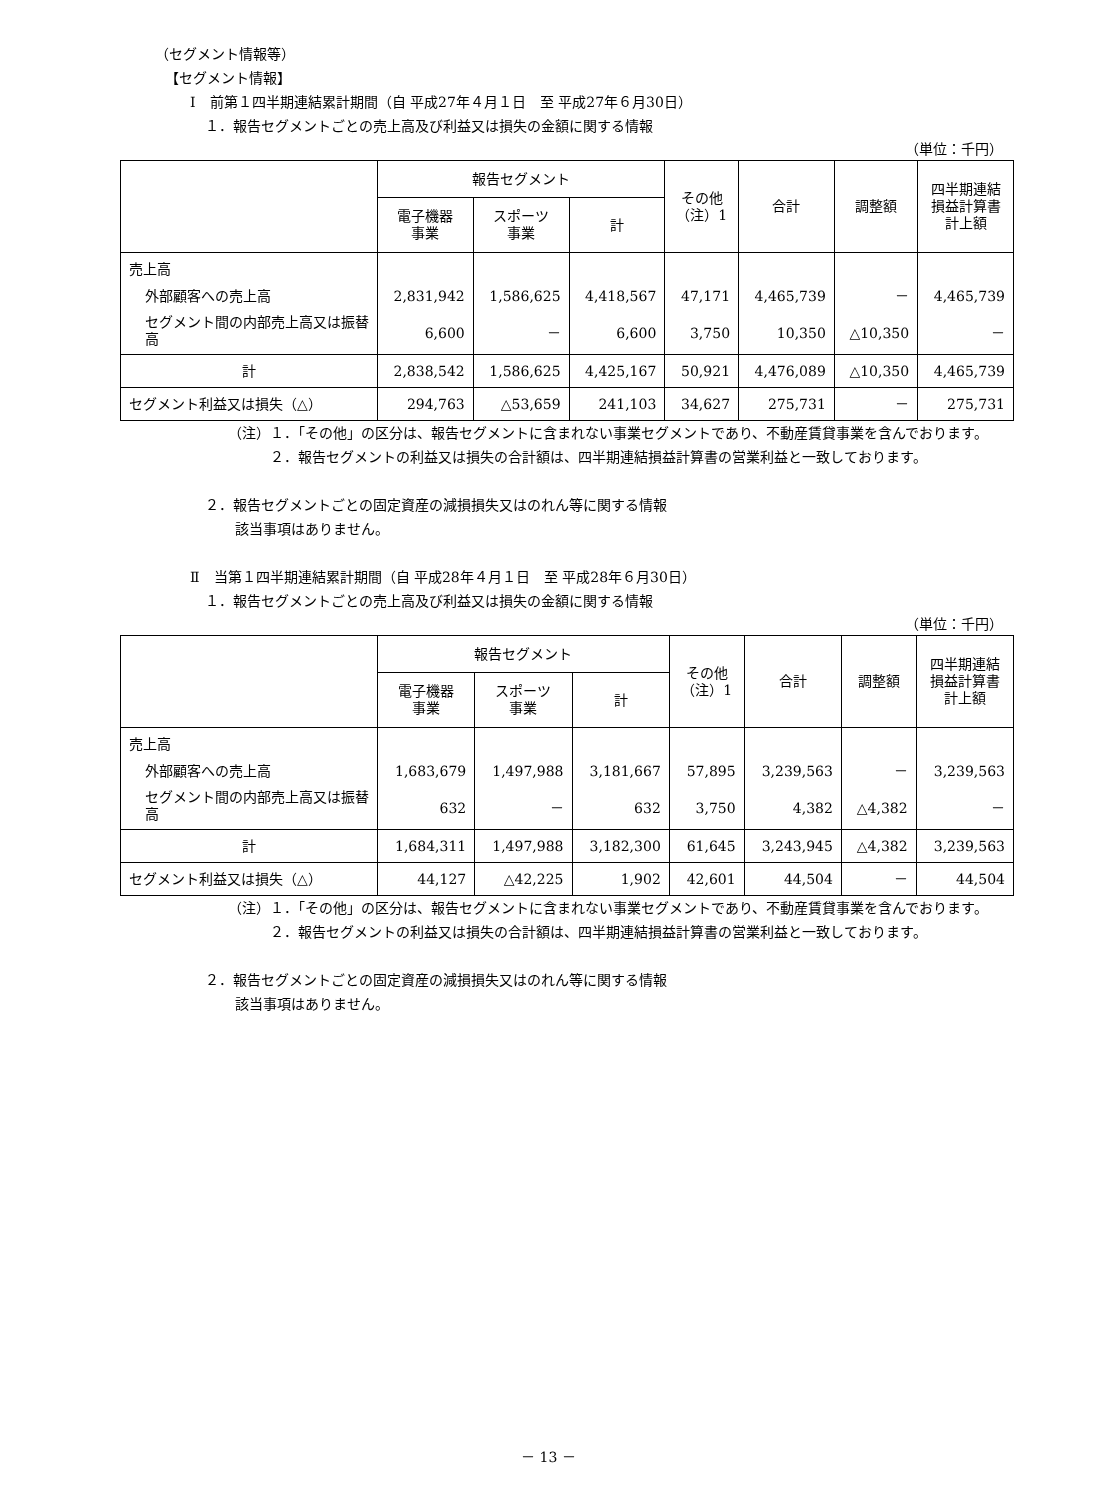（セグメント情報等）
【セグメント情報】
Ⅰ　前第１四半期連結累計期間（自 平成27年４月１日　至 平成27年６月30日）
１．報告セグメントごとの売上高及び利益又は損失の金額に関する情報
（単位：千円）
| | 報告セグメント | | | その他 （注）1 | 合計 | 調整額 | 四半期連結 損益計算書 計上額 |
| --- | --- | --- | --- | --- | --- | --- | --- |
| | 電子機器 事業 | スポーツ 事業 | 計 | | | | |
| 売上高 | | | | | | | |
| 外部顧客への売上高 | 2,831,942 | 1,586,625 | 4,418,567 | 47,171 | 4,465,739 | － | 4,465,739 |
| セグメント間の内部売上高又は振替高 | 6,600 | － | 6,600 | 3,750 | 10,350 | △10,350 | － |
| 計 | 2,838,542 | 1,586,625 | 4,425,167 | 50,921 | 4,476,089 | △10,350 | 4,465,739 |
| セグメント利益又は損失（△） | 294,763 | △53,659 | 241,103 | 34,627 | 275,731 | － | 275,731 |
（注）１．「その他」の区分は、報告セグメントに含まれない事業セグメントであり、不動産賃貸事業を含んでおります。
２．報告セグメントの利益又は損失の合計額は、四半期連結損益計算書の営業利益と一致しております。
２．報告セグメントごとの固定資産の減損損失又はのれん等に関する情報
該当事項はありません。
Ⅱ　当第１四半期連結累計期間（自 平成28年４月１日　至 平成28年６月30日）
１．報告セグメントごとの売上高及び利益又は損失の金額に関する情報
（単位：千円）
| | 報告セグメント | | | その他 （注）1 | 合計 | 調整額 | 四半期連結 損益計算書 計上額 |
| --- | --- | --- | --- | --- | --- | --- | --- |
| | 電子機器 事業 | スポーツ 事業 | 計 | | | | |
| 売上高 | | | | | | | |
| 外部顧客への売上高 | 1,683,679 | 1,497,988 | 3,181,667 | 57,895 | 3,239,563 | － | 3,239,563 |
| セグメント間の内部売上高又は振替高 | 632 | － | 632 | 3,750 | 4,382 | △4,382 | － |
| 計 | 1,684,311 | 1,497,988 | 3,182,300 | 61,645 | 3,243,945 | △4,382 | 3,239,563 |
| セグメント利益又は損失（△） | 44,127 | △42,225 | 1,902 | 42,601 | 44,504 | － | 44,504 |
（注）１．「その他」の区分は、報告セグメントに含まれない事業セグメントであり、不動産賃貸事業を含んでおります。
２．報告セグメントの利益又は損失の合計額は、四半期連結損益計算書の営業利益と一致しております。
２．報告セグメントごとの固定資産の減損損失又はのれん等に関する情報
該当事項はありません。
－ 13 －